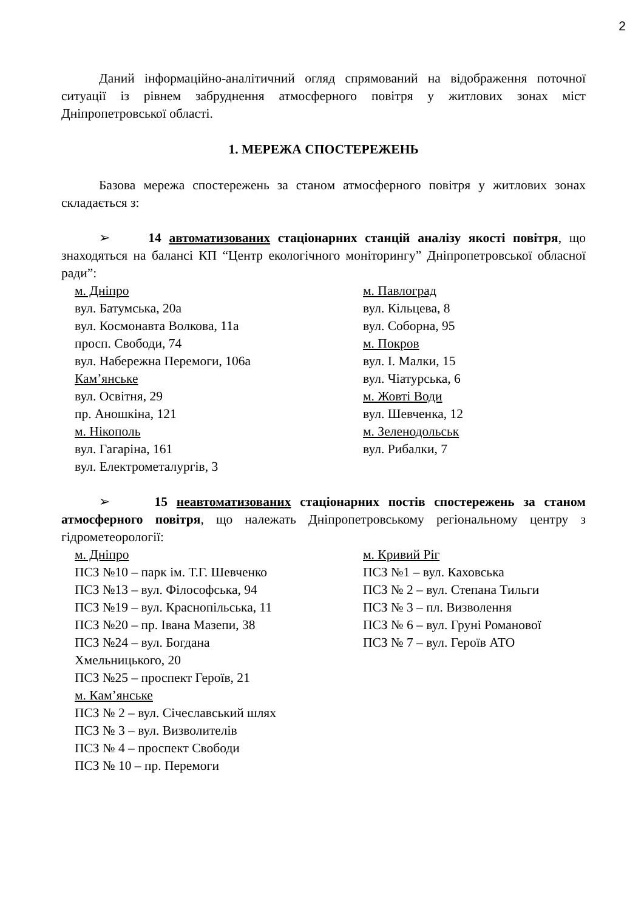2
Даний інформаційно-аналітичний огляд спрямований на відображення поточної ситуації із рівнем забруднення атмосферного повітря у житлових зонах міст Дніпропетровської області.
1. МЕРЕЖА СПОСТЕРЕЖЕНЬ
Базова мережа спостережень за станом атмосферного повітря у житлових зонах складається з:
➢ 14 автоматизованих стаціонарних станцій аналізу якості повітря, що знаходяться на балансі КП “Центр екологічного моніторингу” Дніпропетровської обласної ради”:
м. Дніпро
вул. Батумська, 20а
вул. Космонавта Волкова, 11а
просп. Свободи, 74
вул. Набережна Перемоги, 106а
Кам’янське
вул. Освітня, 29
пр. Аношкіна, 121
м. Нікополь
вул. Гагаріна, 161
вул. Електрометалургів, 3
м. Павлоград
вул. Кільцева, 8
вул. Соборна, 95
м. Покров
вул. І. Малки, 15
вул. Чіатурська, 6
м. Жовті Води
вул. Шевченка, 12
м. Зеленодольськ
вул. Рибалки, 7
➢ 15 неавтоматизованих стаціонарних постів спостережень за станом атмосферного повітря, що належать Дніпропетровському регіональному центру з гідрометеорології:
м. Дніпро
ПСЗ №10 – парк ім. Т.Г. Шевченко
ПСЗ №13 – вул. Філософська, 94
ПСЗ №19 – вул. Краснопільська, 11
ПСЗ №20 – пр. Івана Мазепи, 38
ПСЗ №24 – вул. Богдана
Хмельницького, 20
ПСЗ №25 – проспект Героїв, 21
м. Кам’янське
ПСЗ № 2 – вул. Січеславський шлях
ПСЗ № 3 – вул. Визволителів
ПСЗ № 4 – проспект Свободи
ПСЗ № 10 – пр. Перемоги
м. Кривий Ріг
ПСЗ №1 – вул. Каховська
ПСЗ № 2 – вул. Степана Тильги
ПСЗ № 3 – пл. Визволення
ПСЗ № 6 – вул. Груні Романової
ПСЗ № 7 – вул. Героїв АТО